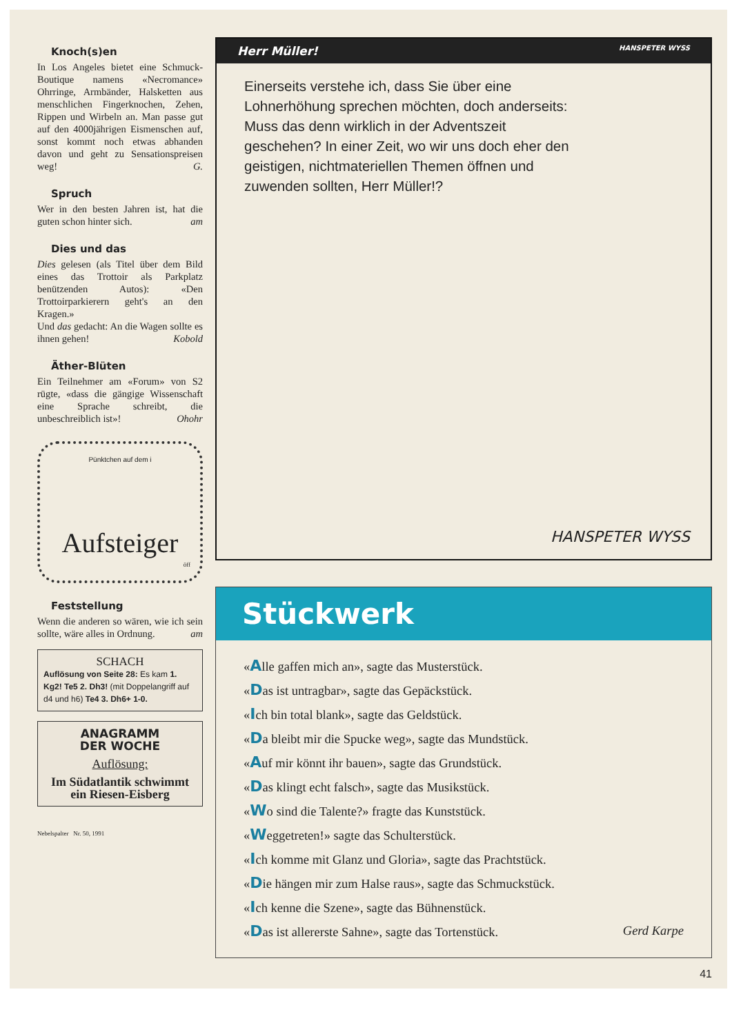Knoch(s)en
In Los Angeles bietet eine Schmuck-Boutique namens «Necromance» Ohrringe, Armbänder, Halsketten aus menschlichen Fingerknochen, Zehen, Rippen und Wirbeln an. Man passe gut auf den 4000jährigen Eismenschen auf, sonst kommt noch etwas abhanden davon und geht zu Sensationspreisen weg! G.
Spruch
Wer in den besten Jahren ist, hat die guten schon hinter sich. am
Dies und das
Dies gelesen (als Titel über dem Bild eines das Trottoir als Parkplatz benützenden Autos): «Den Trottoirparkierern geht's an den Kragen.»
Und das gedacht: An die Wagen sollte es ihnen gehen! Kobold
Äther-Blüten
Ein Teilnehmer am «Forum» von S2 rügte, «dass die gängige Wissenschaft eine Sprache schreibt, die unbeschreiblich ist»! Ohohr
Pünktchen auf dem i
Aufsteiger
öff
Feststellung
Wenn die anderen so wären, wie ich sein sollte, wäre alles in Ordnung. am
SCHACH
Auflösung von Seite 28: Es kam 1. Kg2! Te5 2. Dh3! (mit Doppelangriff auf d4 und h6) Te4 3. Dh6+ 1-0.
ANAGRAMM
DER WOCHE
Auflösung:
Im Südatlantik schwimmt ein Riesen-Eisberg
Nebelspalter Nr. 50, 1991
Herr Müller! HANSPETER WYSS
Einerseits verstehe ich, dass Sie über eine Lohnerhöhung sprechen möchten, doch anderseits: Muss das denn wirklich in der Adventszeit geschehen? In einer Zeit, wo wir uns doch eher den geistigen, nichtmateriellen Themen öffnen und zuwenden sollten, Herr Müller!?
HANSPETER WYSS
Stückwerk
«Alle gaffen mich an», sagte das Musterstück.
«Das ist untragbar», sagte das Gepäckstück.
«Ich bin total blank», sagte das Geldstück.
«Da bleibt mir die Spucke weg», sagte das Mundstück.
«Auf mir könnt ihr bauen», sagte das Grundstück.
«Das klingt echt falsch», sagte das Musikstück.
«Wo sind die Talente?» fragte das Kunststück.
«Weggetreten!» sagte das Schulterstück.
«Ich komme mit Glanz und Gloria», sagte das Prachtstück.
«Die hängen mir zum Halse raus», sagte das Schmuckstück.
«Ich kenne die Szene», sagte das Bühnenstück.
«Das ist allererste Sahne», sagte das Tortenstück. Gerd Karpe
41